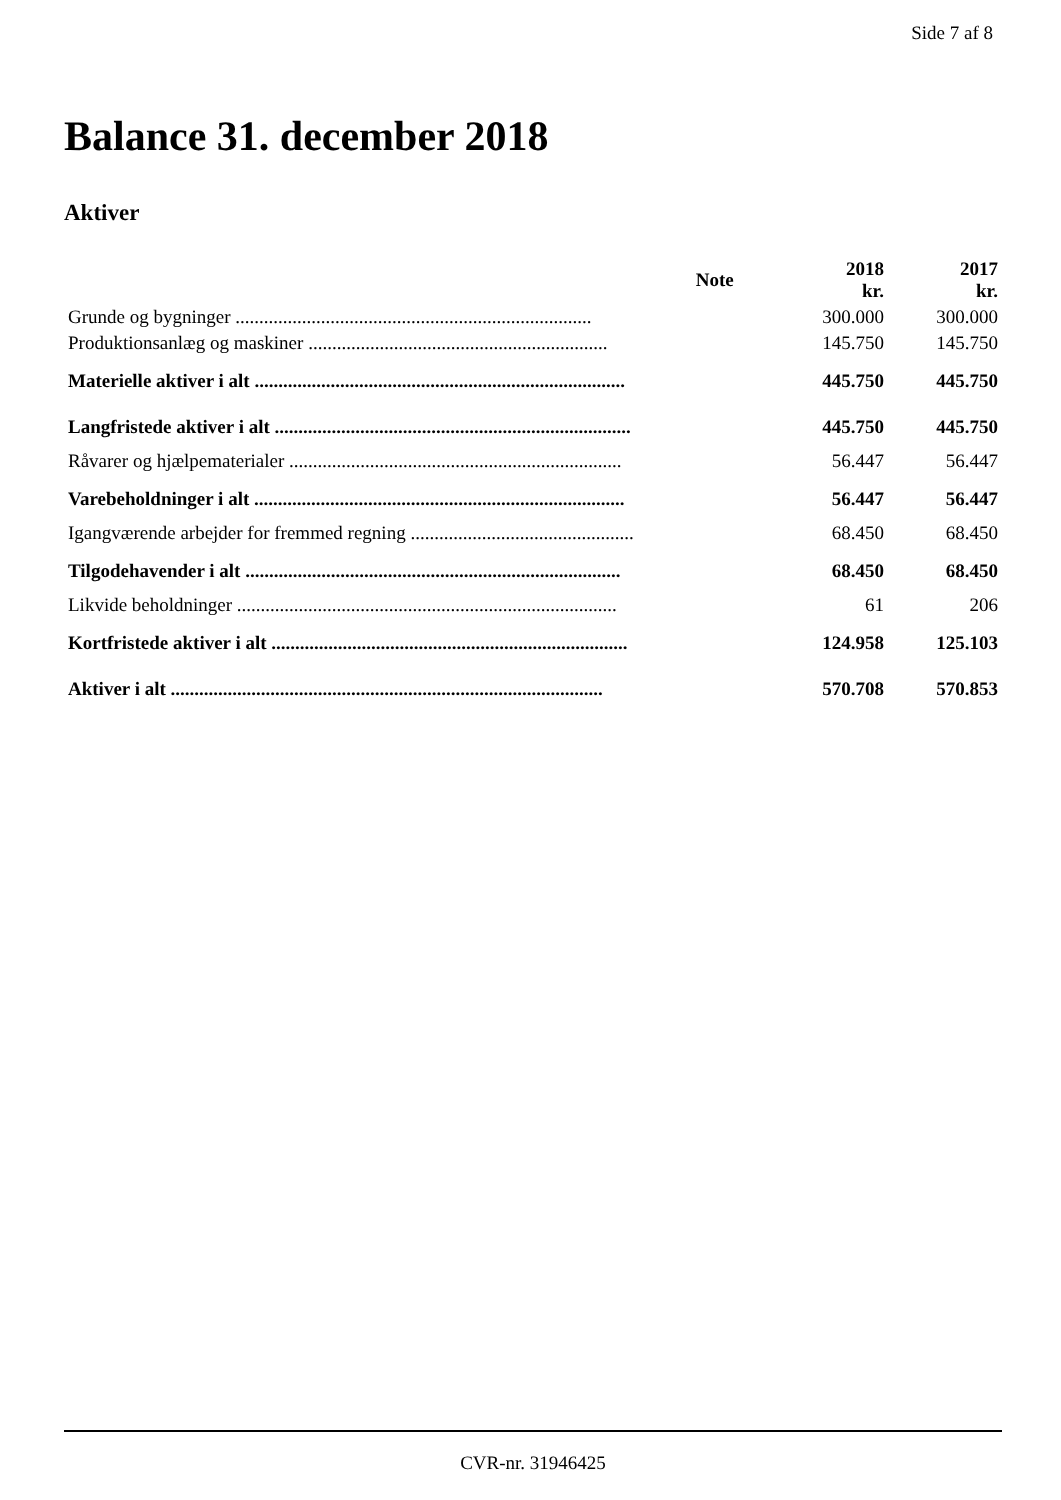Side 7 af 8
Balance 31. december 2018
Aktiver
| | Note | 2018 kr. | 2017 kr. |
| --- | --- | --- | --- |
| Grunde og bygninger ........................................................................... | | 300.000 | 300.000 |
| Produktionsanlæg og maskiner ............................................................... | | 145.750 | 145.750 |
| Materielle aktiver i alt .............................................................................. | | 445.750 | 445.750 |
| Langfristede aktiver i alt ........................................................................... | | 445.750 | 445.750 |
| Råvarer og hjælpematerialer ...................................................................... | | 56.447 | 56.447 |
| Varebeholdninger i alt .............................................................................. | | 56.447 | 56.447 |
| Igangværende arbejder for fremmed regning ............................................... | | 68.450 | 68.450 |
| Tilgodehavender i alt ............................................................................... | | 68.450 | 68.450 |
| Likvide beholdninger ................................................................................ | | 61 | 206 |
| Kortfristede aktiver i alt ........................................................................... | | 124.958 | 125.103 |
| Aktiver i alt ........................................................................................... | | 570.708 | 570.853 |
CVR-nr. 31946425